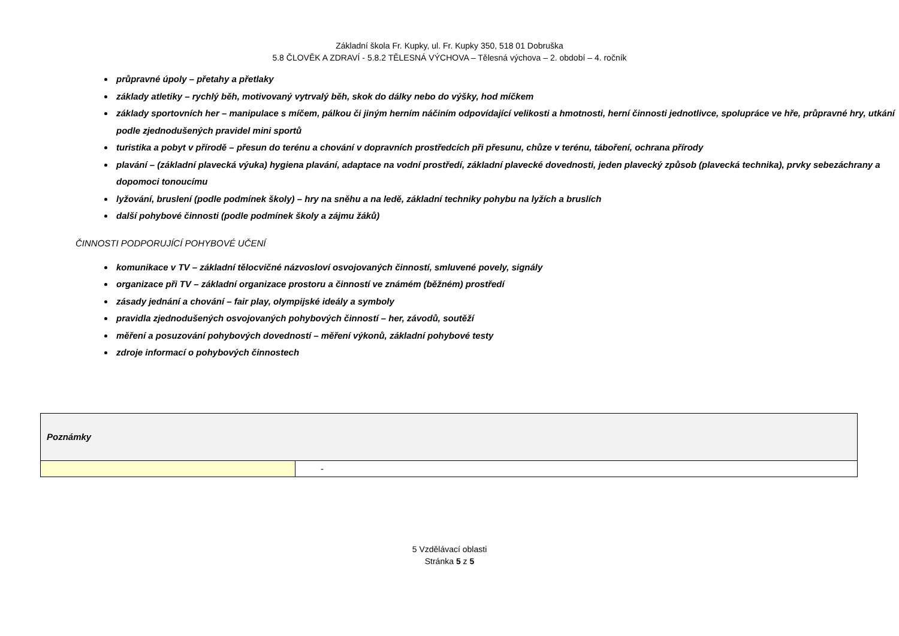Základní škola Fr. Kupky, ul. Fr. Kupky 350, 518 01 Dobruška
5.8 ČLOVĚK A ZDRAVÍ - 5.8.2 TĚLESNÁ VÝCHOVA – Tělesná výchova – 2. období – 4. ročník
průpravné úpoly – přetahy a přetlaky
základy atletiky – rychlý běh, motivovaný vytrvalý běh, skok do dálky nebo do výšky, hod míčkem
základy sportovních her – manipulace s míčem, pálkou či jiným herním náčiním odpovídající velikosti a hmotnosti, herní činnosti jednotlivce, spolupráce ve hře, průpravné hry, utkání podle zjednodušených pravidel mini sportů
turistika a pobyt v přírodě – přesun do terénu a chování v dopravních prostředcích při přesunu, chůze v terénu, táboření, ochrana přírody
plavání – (základní plavecká výuka) hygiena plavání, adaptace na vodní prostředí, základní plavecké dovednosti, jeden plavecký způsob (plavecká technika), prvky sebezáchrany a dopomoci tonoucímu
lyžování, bruslení (podle podmínek školy) – hry na sněhu a na ledě, základní techniky pohybu na lyžích a bruslích
další pohybové činnosti (podle podmínek školy a zájmu žáků)
ČINNOSTI PODPORUJÍCÍ POHYBOVÉ UČENÍ
komunikace v TV – základní tělocvičné názvosloví osvojovaných činností, smluvené povely, signály
organizace při TV – základní organizace prostoru a činností ve známém (běžném) prostředí
zásady jednání a chování – fair play, olympijské ideály a symboly
pravidla zjednodušených osvojovaných pohybových činností – her, závodů, soutěží
měření a posuzování pohybových dovedností – měření výkonů, základní pohybové testy
zdroje informací o pohybových činnostech
| Poznámky | |
| | - |
5 Vzdělávací oblasti
Stránka 5 z 5